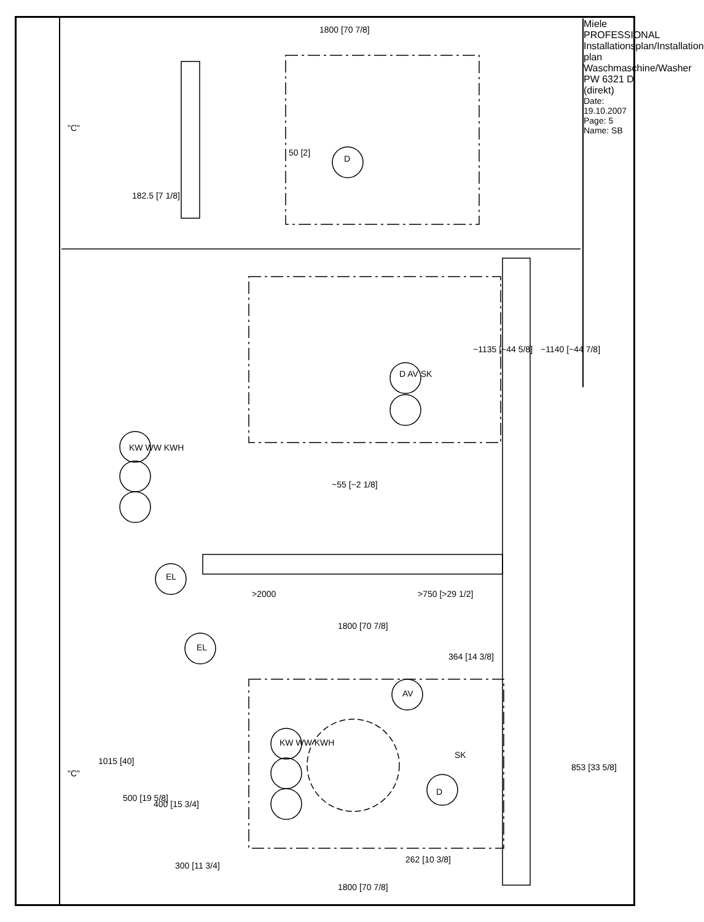Miele PROFESSIONAL
Installationsplan/Installation plan Waschmaschine/Washer PW 6321 D (direkt)
Date: 19.10.2007 Page: 5 Name: SB
"C"
182.5 [7 1/8]
50 [2]
1800 [70 7/8]
~1135 [~44 5/8] ~1140 [~44 7/8]
~55 [~2 1/8]
>2000 >750 [>29 1/2]
1800 [70 7/8]
364 [14 3/8]
1015 [40]
500 [19 5/8]
400 [15 3/4]
300 [11 3/4]
262 [10 3/8]
853 [33 5/8]
1800 [70 7/8]
"C"
D
D AV SK
KW WW KWH
EL
EL
KW WW KWH
AV
SK
D